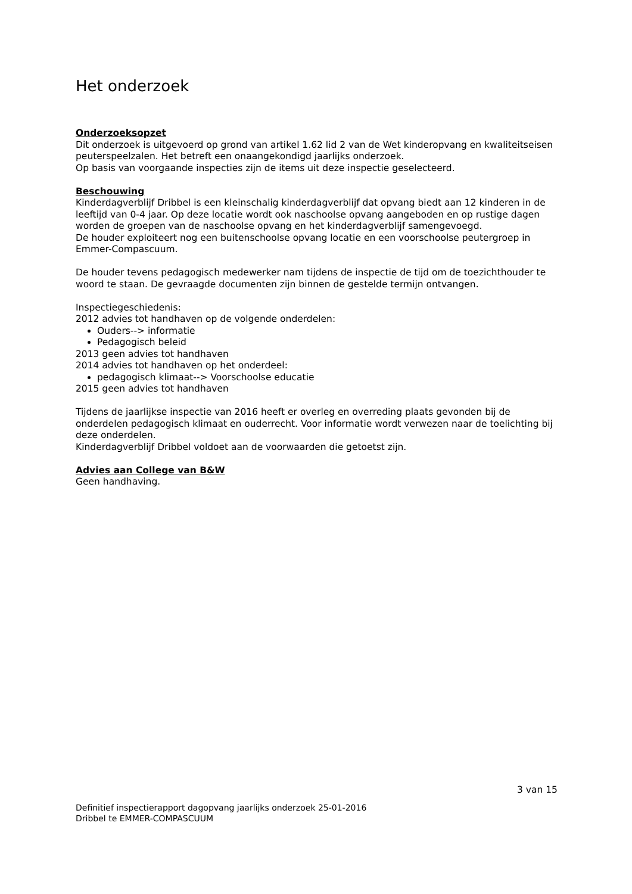Het onderzoek
Onderzoeksopzet
Dit onderzoek is uitgevoerd op grond van artikel 1.62 lid 2 van de Wet kinderopvang en kwaliteitseisen peuterspeelzalen. Het betreft een onaangekondigd jaarlijks onderzoek.
Op basis van voorgaande inspecties zijn de items uit deze inspectie geselecteerd.
Beschouwing
Kinderdagverblijf Dribbel is een kleinschalig kinderdagverblijf dat opvang biedt aan 12 kinderen in de leeftijd van 0-4 jaar. Op deze locatie wordt ook naschoolse opvang aangeboden en op rustige dagen worden de groepen van de naschoolse opvang en het kinderdagverblijf samengevoegd.
De houder exploiteert nog een buitenschoolse opvang locatie en een voorschoolse peutergroep in Emmer-Compascuum.
De houder tevens pedagogisch medewerker nam tijdens de inspectie de tijd om de toezichthouder te woord te staan. De gevraagde documenten zijn binnen de gestelde termijn ontvangen.
Inspectiegeschiedenis:
2012 advies tot handhaven op de volgende onderdelen:
Ouders--> informatie
Pedagogisch beleid
2013 geen advies tot handhaven
2014 advies tot handhaven op het onderdeel:
pedagogisch klimaat--> Voorschoolse educatie
2015 geen advies tot handhaven
Tijdens de jaarlijkse inspectie van 2016 heeft er overleg en overreding plaats gevonden bij de onderdelen pedagogisch klimaat en ouderrecht. Voor informatie wordt verwezen naar de toelichting bij deze onderdelen.
Kinderdagverblijf Dribbel voldoet aan de voorwaarden die getoetst zijn.
Advies aan College van B&W
Geen handhaving.
3 van 15
Definitief inspectierapport dagopvang jaarlijks onderzoek 25-01-2016
Dribbel te EMMER-COMPASCUUM